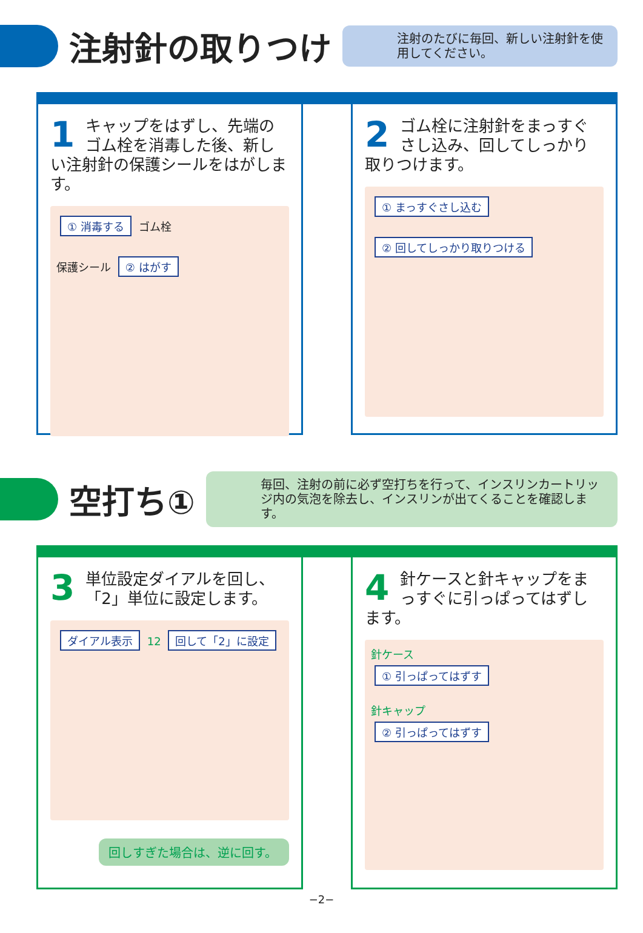注射針の取りつけ
注射のたびに毎回、新しい注射針を使用してください。
1
キャップをはずし、先端のゴム栓を消毒した後、新しい注射針の保護シールをはがします。
① 消毒する ゴム栓
保護シール ② はがす
2
ゴム栓に注射針をまっすぐさし込み、回してしっかり取りつけます。
① まっすぐさし込む
② 回してしっかり取りつける
空打ち①
毎回、注射の前に必ず空打ちを行って、インスリンカートリッジ内の気泡を除去し、インスリンが出てくることを確認します。
3
単位設定ダイアルを回し、「2」単位に設定します。
ダイアル表示 12 回して「2」に設定
回しすぎた場合は、逆に回す。
4
針ケースと針キャップをまっすぐに引っぱってはずします。
針ケース
① 引っぱってはずす
針キャップ
② 引っぱってはずす
−2−